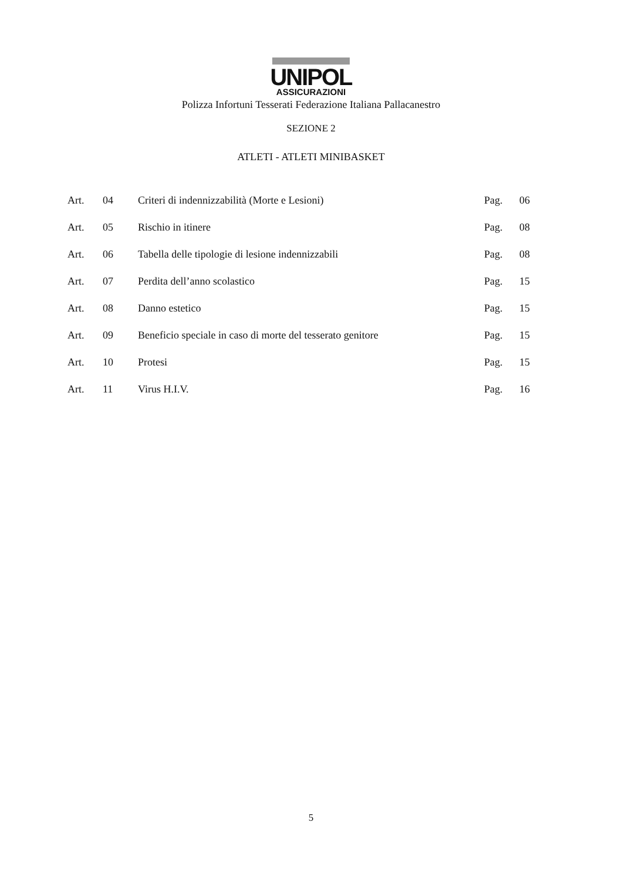UNIPOL
ASSICURAZIONI
Polizza Infortuni Tesserati Federazione Italiana Pallacanestro
SEZIONE 2
ATLETI - ATLETI MINIBASKET
| Art. | 04 | Criteri di indennizzabilità (Morte e Lesioni) | Pag. | 06 |
| Art. | 05 | Rischio in itinere | Pag. | 08 |
| Art. | 06 | Tabella delle tipologie di lesione indennizzabili | Pag. | 08 |
| Art. | 07 | Perdita dell’anno scolastico | Pag. | 15 |
| Art. | 08 | Danno estetico | Pag. | 15 |
| Art. | 09 | Beneficio speciale in caso di morte del tesserato genitore | Pag. | 15 |
| Art. | 10 | Protesi | Pag. | 15 |
| Art. | 11 | Virus H.I.V. | Pag. | 16 |
5